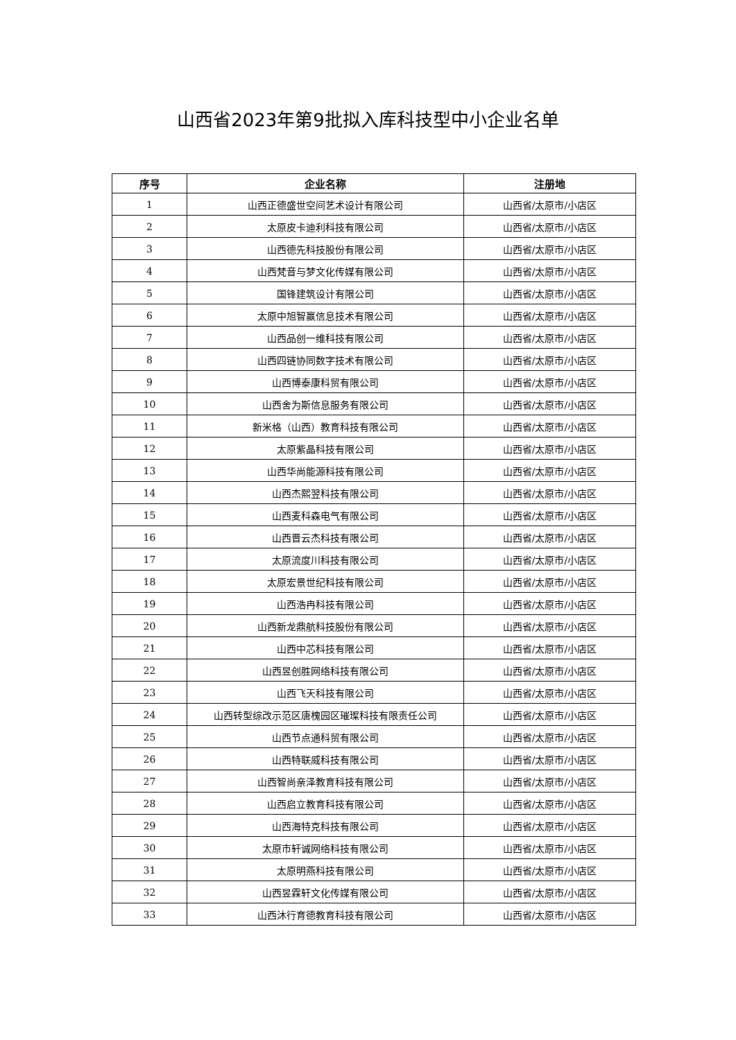山西省2023年第9批拟入库科技型中小企业名单
| 序号 | 企业名称 | 注册地 |
| --- | --- | --- |
| 1 | 山西正德盛世空间艺术设计有限公司 | 山西省/太原市/小店区 |
| 2 | 太原皮卡迪利科技有限公司 | 山西省/太原市/小店区 |
| 3 | 山西德先科技股份有限公司 | 山西省/太原市/小店区 |
| 4 | 山西梵音与梦文化传媒有限公司 | 山西省/太原市/小店区 |
| 5 | 国锋建筑设计有限公司 | 山西省/太原市/小店区 |
| 6 | 太原中旭智赢信息技术有限公司 | 山西省/太原市/小店区 |
| 7 | 山西品创一维科技有限公司 | 山西省/太原市/小店区 |
| 8 | 山西四链协同数字技术有限公司 | 山西省/太原市/小店区 |
| 9 | 山西博泰康科贸有限公司 | 山西省/太原市/小店区 |
| 10 | 山西舍为斯信息服务有限公司 | 山西省/太原市/小店区 |
| 11 | 新米格（山西）教育科技有限公司 | 山西省/太原市/小店区 |
| 12 | 太原紫晶科技有限公司 | 山西省/太原市/小店区 |
| 13 | 山西华尚能源科技有限公司 | 山西省/太原市/小店区 |
| 14 | 山西杰熙翌科技有限公司 | 山西省/太原市/小店区 |
| 15 | 山西麦科森电气有限公司 | 山西省/太原市/小店区 |
| 16 | 山西晋云杰科技有限公司 | 山西省/太原市/小店区 |
| 17 | 太原流度川科技有限公司 | 山西省/太原市/小店区 |
| 18 | 太原宏景世纪科技有限公司 | 山西省/太原市/小店区 |
| 19 | 山西浩冉科技有限公司 | 山西省/太原市/小店区 |
| 20 | 山西新龙鼎航科技股份有限公司 | 山西省/太原市/小店区 |
| 21 | 山西中芯科技有限公司 | 山西省/太原市/小店区 |
| 22 | 山西昱创胜网络科技有限公司 | 山西省/太原市/小店区 |
| 23 | 山西飞天科技有限公司 | 山西省/太原市/小店区 |
| 24 | 山西转型综改示范区唐槐园区璀璨科技有限责任公司 | 山西省/太原市/小店区 |
| 25 | 山西节点通科贸有限公司 | 山西省/太原市/小店区 |
| 26 | 山西特联威科技有限公司 | 山西省/太原市/小店区 |
| 27 | 山西智尚亲泽教育科技有限公司 | 山西省/太原市/小店区 |
| 28 | 山西启立教育科技有限公司 | 山西省/太原市/小店区 |
| 29 | 山西海特克科技有限公司 | 山西省/太原市/小店区 |
| 30 | 太原市轩诚网络科技有限公司 | 山西省/太原市/小店区 |
| 31 | 太原明燕科技有限公司 | 山西省/太原市/小店区 |
| 32 | 山西昱霖轩文化传媒有限公司 | 山西省/太原市/小店区 |
| 33 | 山西沐行育德教育科技有限公司 | 山西省/太原市/小店区 |